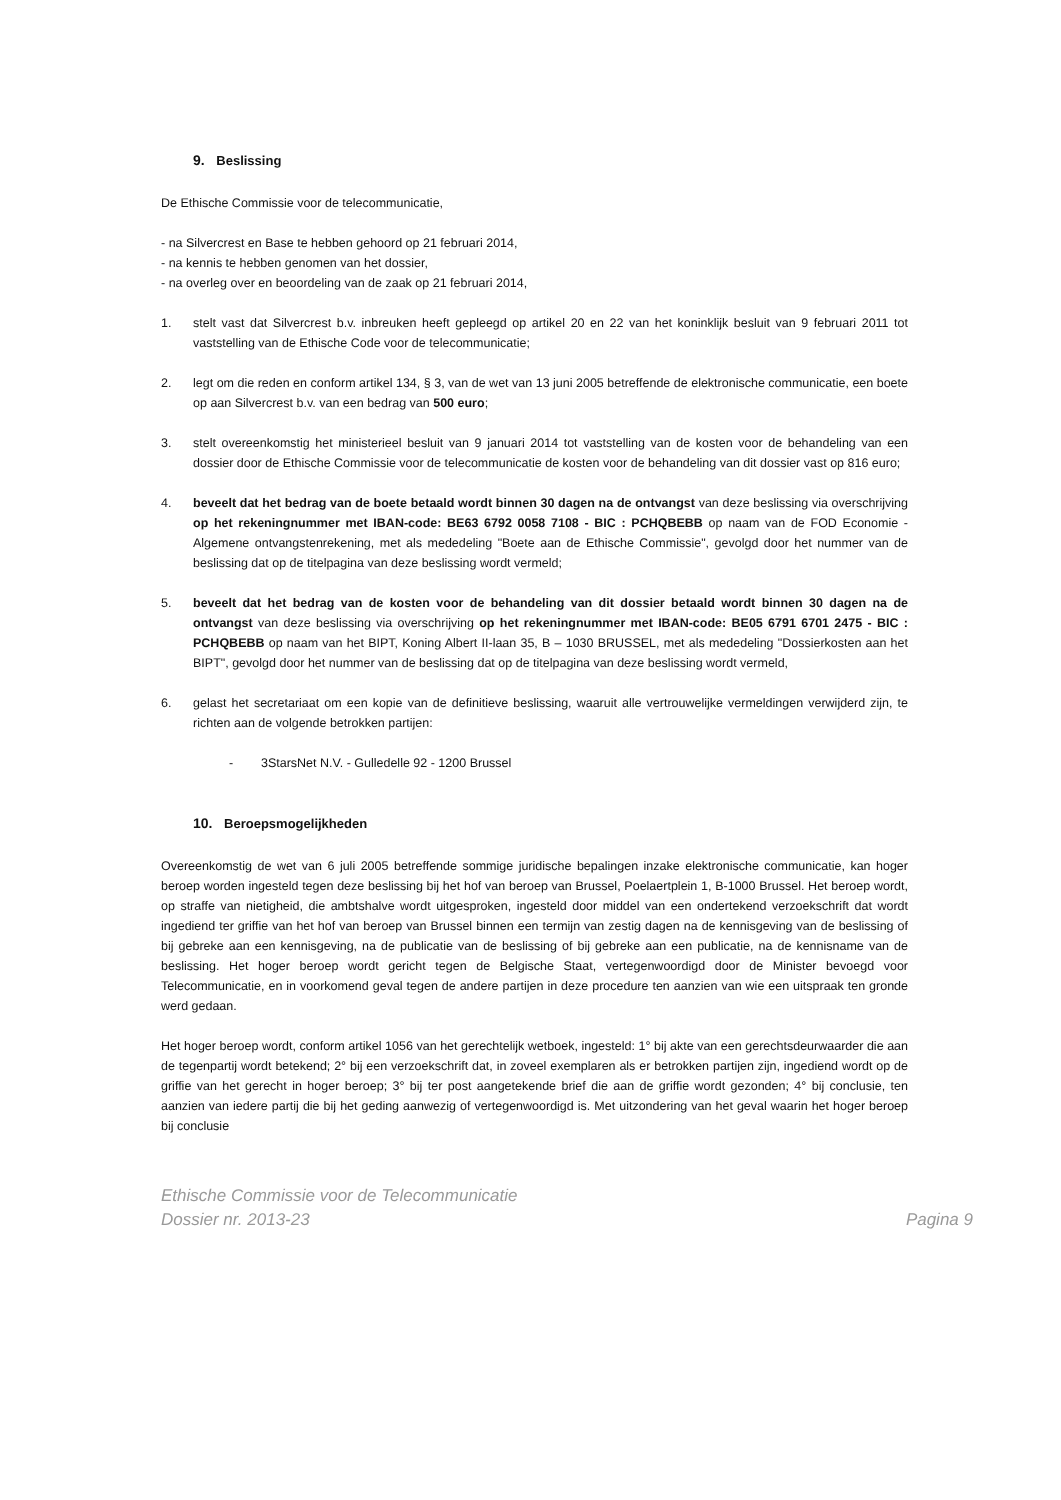9. Beslissing
De Ethische Commissie voor de telecommunicatie,
- na Silvercrest en Base te hebben gehoord op 21 februari 2014,
- na kennis te hebben genomen van het dossier,
- na overleg over en beoordeling van de zaak op 21 februari 2014,
1. stelt vast dat Silvercrest b.v. inbreuken heeft gepleegd op artikel 20 en 22 van het koninklijk besluit van 9 februari 2011 tot vaststelling van de Ethische Code voor de telecommunicatie;
2. legt om die reden en conform artikel 134, § 3, van de wet van 13 juni 2005 betreffende de elektronische communicatie, een boete op aan Silvercrest b.v. van een bedrag van 500 euro;
3. stelt overeenkomstig het ministerieel besluit van 9 januari 2014 tot vaststelling van de kosten voor de behandeling van een dossier door de Ethische Commissie voor de telecommunicatie de kosten voor de behandeling van dit dossier vast op 816 euro;
4. beveelt dat het bedrag van de boete betaald wordt binnen 30 dagen na de ontvangst van deze beslissing via overschrijving op het rekeningnummer met IBAN-code: BE63 6792 0058 7108 - BIC : PCHQBEBB op naam van de FOD Economie - Algemene ontvangstenrekening, met als mededeling "Boete aan de Ethische Commissie", gevolgd door het nummer van de beslissing dat op de titelpagina van deze beslissing wordt vermeld;
5. beveelt dat het bedrag van de kosten voor de behandeling van dit dossier betaald wordt binnen 30 dagen na de ontvangst van deze beslissing via overschrijving op het rekeningnummer met IBAN-code: BE05 6791 6701 2475 - BIC : PCHQBEBB op naam van het BIPT, Koning Albert II-laan 35, B – 1030 BRUSSEL, met als mededeling "Dossierkosten aan het BIPT", gevolgd door het nummer van de beslissing dat op de titelpagina van deze beslissing wordt vermeld,
6. gelast het secretariaat om een kopie van de definitieve beslissing, waaruit alle vertrouwelijke vermeldingen verwijderd zijn, te richten aan de volgende betrokken partijen:
- 3StarsNet N.V. - Gulledelle 92 - 1200 Brussel
10. Beroepsmogelijkheden
Overeenkomstig de wet van 6 juli 2005 betreffende sommige juridische bepalingen inzake elektronische communicatie, kan hoger beroep worden ingesteld tegen deze beslissing bij het hof van beroep van Brussel, Poelaertplein 1, B-1000 Brussel. Het beroep wordt, op straffe van nietigheid, die ambtshalve wordt uitgesproken, ingesteld door middel van een ondertekend verzoekschrift dat wordt ingediend ter griffie van het hof van beroep van Brussel binnen een termijn van zestig dagen na de kennisgeving van de beslissing of bij gebreke aan een kennisgeving, na de publicatie van de beslissing of bij gebreke aan een publicatie, na de kennisname van de beslissing. Het hoger beroep wordt gericht tegen de Belgische Staat, vertegenwoordigd door de Minister bevoegd voor Telecommunicatie, en in voorkomend geval tegen de andere partijen in deze procedure ten aanzien van wie een uitspraak ten gronde werd gedaan.
Het hoger beroep wordt, conform artikel 1056 van het gerechtelijk wetboek, ingesteld: 1° bij akte van een gerechtsdeurwaarder die aan de tegenpartij wordt betekend; 2° bij een verzoekschrift dat, in zoveel exemplaren als er betrokken partijen zijn, ingediend wordt op de griffie van het gerecht in hoger beroep; 3° bij ter post aangetekende brief die aan de griffie wordt gezonden; 4° bij conclusie, ten aanzien van iedere partij die bij het geding aanwezig of vertegenwoordigd is. Met uitzondering van het geval waarin het hoger beroep bij conclusie
Ethische Commissie voor de Telecommunicatie
Dossier nr. 2013-23 Pagina 9